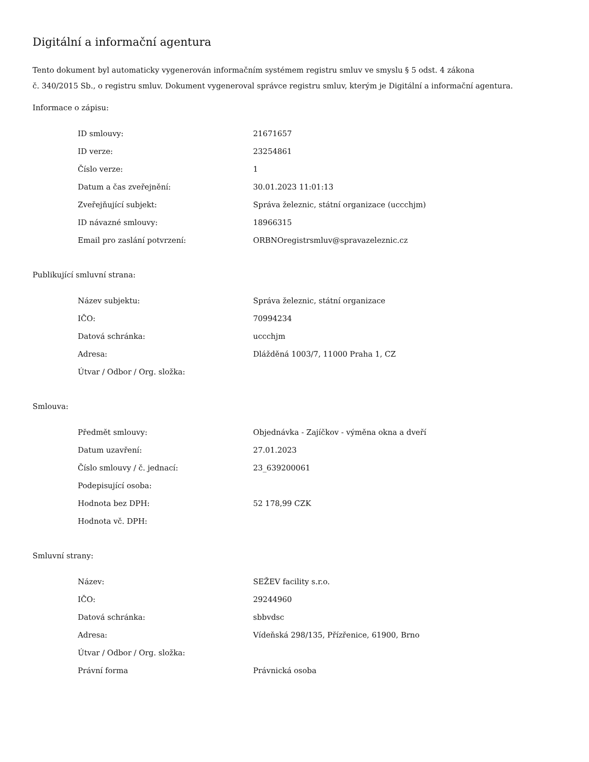Digitální a informační agentura
Tento dokument byl automaticky vygenerován informačním systémem registru smluv ve smyslu § 5 odst. 4 zákona
č. 340/2015 Sb., o registru smluv. Dokument vygeneroval správce registru smluv, kterým je Digitální a informační agentura.
Informace o zápisu:
| ID smlouvy: | 21671657 |
| ID verze: | 23254861 |
| Číslo verze: | 1 |
| Datum a čas zveřejnění: | 30.01.2023 11:01:13 |
| Zveřejňující subjekt: | Správa železnic, státní organizace (uccchjm) |
| ID návazné smlouvy: | 18966315 |
| Email pro zaslání potvrzení: | ORBNOregistrsmluv@spravazeleznic.cz |
Publikující smluvní strana:
| Název subjektu: | Správa železnic, státní organizace |
| IČO: | 70994234 |
| Datová schránka: | uccchjm |
| Adresa: | Dlážděná 1003/7, 11000 Praha 1, CZ |
| Útvar / Odbor / Org. složka: | |
Smlouva:
| Předmět smlouvy: | Objednávka - Zajíčkov - výměna okna a dveří |
| Datum uzavření: | 27.01.2023 |
| Číslo smlouvy / č. jednací: | 23_639200061 |
| Podepisující osoba: | |
| Hodnota bez DPH: | 52 178,99 CZK |
| Hodnota vč. DPH: | |
Smluvní strany:
| Název: | SEŽEV facility s.r.o. |
| IČO: | 29244960 |
| Datová schránka: | sbbvdsc |
| Adresa: | Vídeňská 298/135, Přízřenice, 61900, Brno |
| Útvar / Odbor / Org. složka: | |
| Právní forma | Právnická osoba |